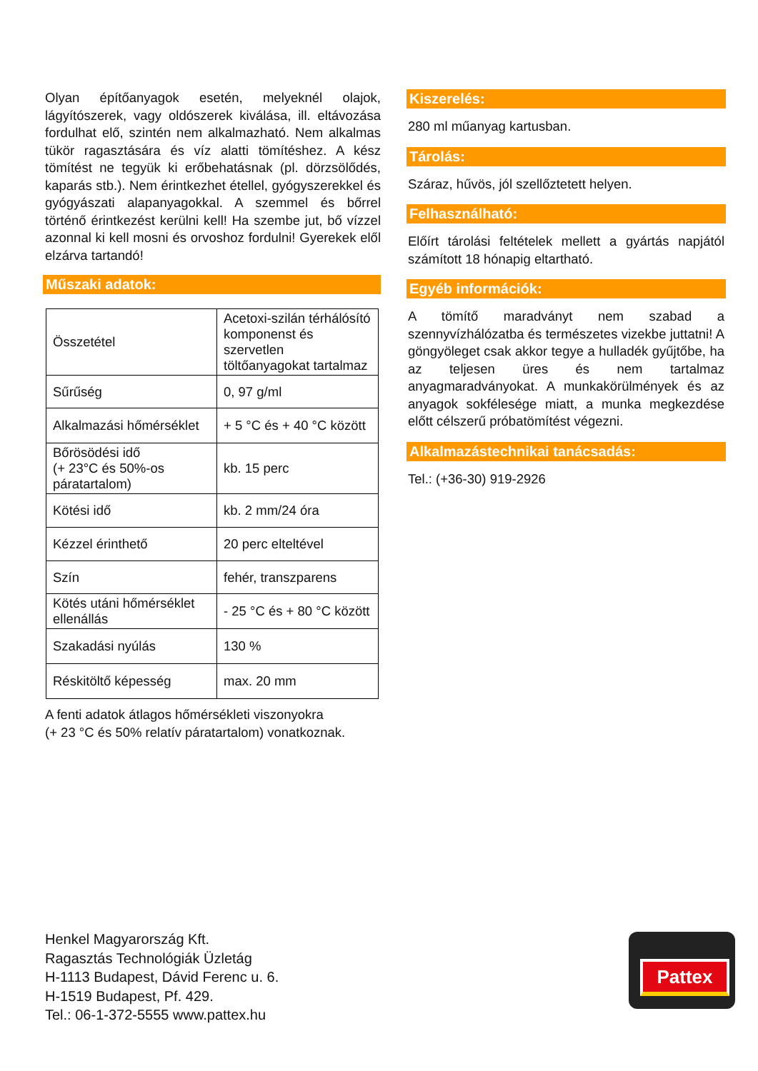Olyan építőanyagok esetén, melyeknél olajok, lágyítószerek, vagy oldószerek kiválása, ill. eltávozása fordulhat elő, szintén nem alkalmazható. Nem alkalmas tükör ragasztására és víz alatti tömítéshez. A kész tömítést ne tegyük ki erőbehatásnak (pl. dörzsölődés, kaparás stb.). Nem érintkezhet étellel, gyógyszerekkel és gyógyászati alapanyagokkal. A szemmel és bőrrel történő érintkezést kerülni kell! Ha szembe jut, bő vízzel azonnal ki kell mosni és orvoshoz fordulni! Gyerekek elől elzárva tartandó!
Műszaki adatok:
| Összetétel | Acetoxi-szilán térhálósító komponenst és szervetlen töltőanyagokat tartalmaz |
| Sűrűség | 0, 97 g/ml |
| Alkalmazási hőmérséklet | + 5 °C és + 40 °C között |
| Bőrösödési idő (+ 23°C és 50%-os páratartalom) | kb. 15 perc |
| Kötési idő | kb. 2 mm/24 óra |
| Kézzel érinthető | 20 perc elteltével |
| Szín | fehér, transzparens |
| Kötés utáni hőmérséklet ellenállás | - 25 °C és + 80 °C között |
| Szakadási nyúlás | 130 % |
| Réskitöltő képesség | max. 20 mm |
A fenti adatok átlagos hőmérsékleti viszonyokra
(+ 23 °C és 50% relatív páratartalom) vonatkoznak.
Kiszerelés:
280 ml műanyag kartusban.
Tárolás:
Száraz, hűvös, jól szellőztetett helyen.
Felhasználható:
Előírt tárolási feltételek mellett a gyártás napjától számított 18 hónapig eltartható.
Egyéb információk:
A tömítő maradványt nem szabad a szennyvízhálózatba és természetes vizekbe juttatni! A göngyöleget csak akkor tegye a hulladék gyűjtőbe, ha az teljesen üres és nem tartalmaz anyagmaradványokat. A munkakörülmények és az anyagok sokfélesége miatt, a munka megkezdése előtt célszerű próbatömítést végezni.
Alkalmazástechnikai tanácsadás:
Tel.: (+36-30) 919-2926
Henkel Magyarország Kft.
Ragasztás Technológiák Üzletág
H-1113 Budapest, Dávid Ferenc u. 6.
H-1519 Budapest, Pf. 429.
Tel.: 06-1-372-5555 www.pattex.hu
Pattex